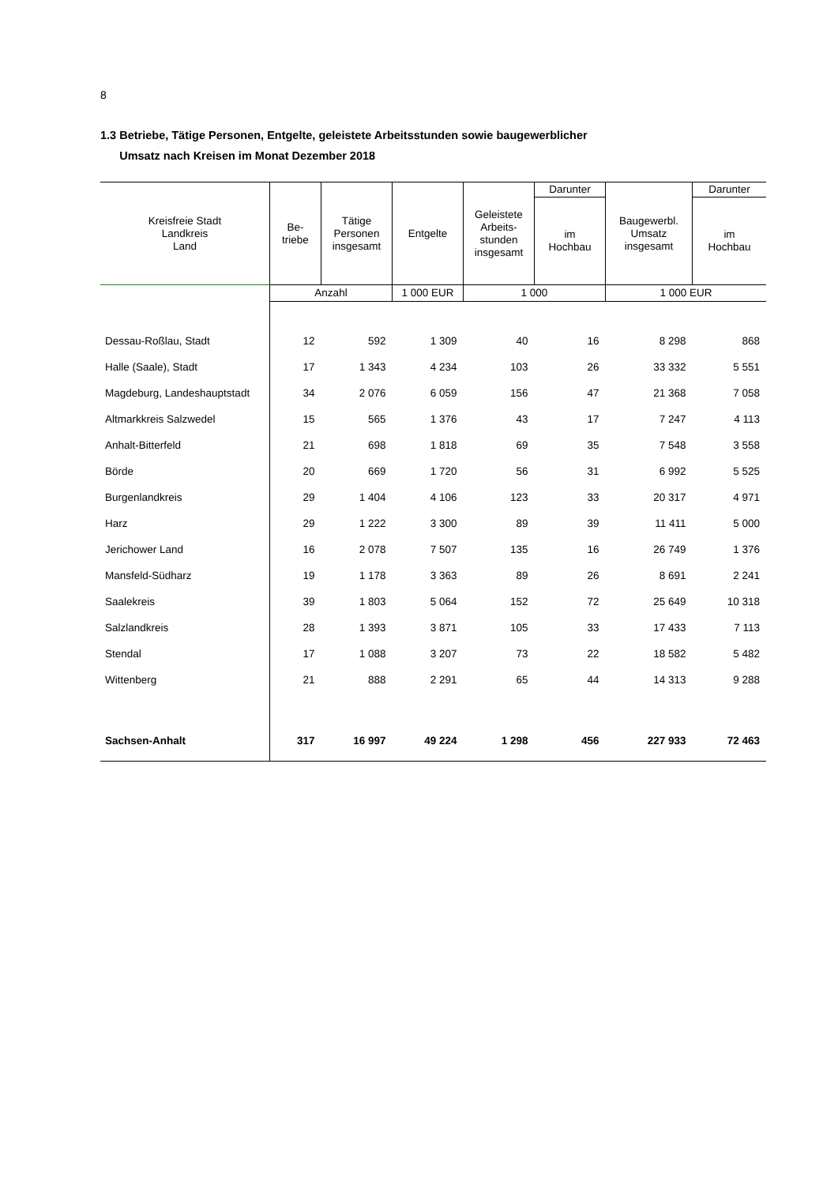8
1.3 Betriebe, Tätige Personen, Entgelte, geleistete Arbeitsstunden sowie baugewerblicher
Umsatz nach Kreisen im Monat Dezember 2018
| Kreisfreie Stadt Landkreis Land | Be- triebe | Tätige Personen insgesamt | Entgelte | Geleistete Arbeits- stunden insgesamt | Darunter | Baugewerbl. Umsatz insgesamt | Darunter |
| --- | --- | --- | --- | --- | --- | --- | --- |
| | | | | | im Hochbau | | im Hochbau |
| | Anzahl | | 1 000 EUR | 1 000 | | 1 000 EUR | |
| Dessau-Roßlau, Stadt | 12 | 592 | 1 309 | 40 | 16 | 8 298 | 868 |
| Halle (Saale), Stadt | 17 | 1 343 | 4 234 | 103 | 26 | 33 332 | 5 551 |
| Magdeburg, Landeshauptstadt | 34 | 2 076 | 6 059 | 156 | 47 | 21 368 | 7 058 |
| Altmarkkreis Salzwedel | 15 | 565 | 1 376 | 43 | 17 | 7 247 | 4 113 |
| Anhalt-Bitterfeld | 21 | 698 | 1 818 | 69 | 35 | 7 548 | 3 558 |
| Börde | 20 | 669 | 1 720 | 56 | 31 | 6 992 | 5 525 |
| Burgenlandkreis | 29 | 1 404 | 4 106 | 123 | 33 | 20 317 | 4 971 |
| Harz | 29 | 1 222 | 3 300 | 89 | 39 | 11 411 | 5 000 |
| Jerichower Land | 16 | 2 078 | 7 507 | 135 | 16 | 26 749 | 1 376 |
| Mansfeld-Südharz | 19 | 1 178 | 3 363 | 89 | 26 | 8 691 | 2 241 |
| Saalekreis | 39 | 1 803 | 5 064 | 152 | 72 | 25 649 | 10 318 |
| Salzlandkreis | 28 | 1 393 | 3 871 | 105 | 33 | 17 433 | 7 113 |
| Stendal | 17 | 1 088 | 3 207 | 73 | 22 | 18 582 | 5 482 |
| Wittenberg | 21 | 888 | 2 291 | 65 | 44 | 14 313 | 9 288 |
| Sachsen-Anhalt | 317 | 16 997 | 49 224 | 1 298 | 456 | 227 933 | 72 463 |